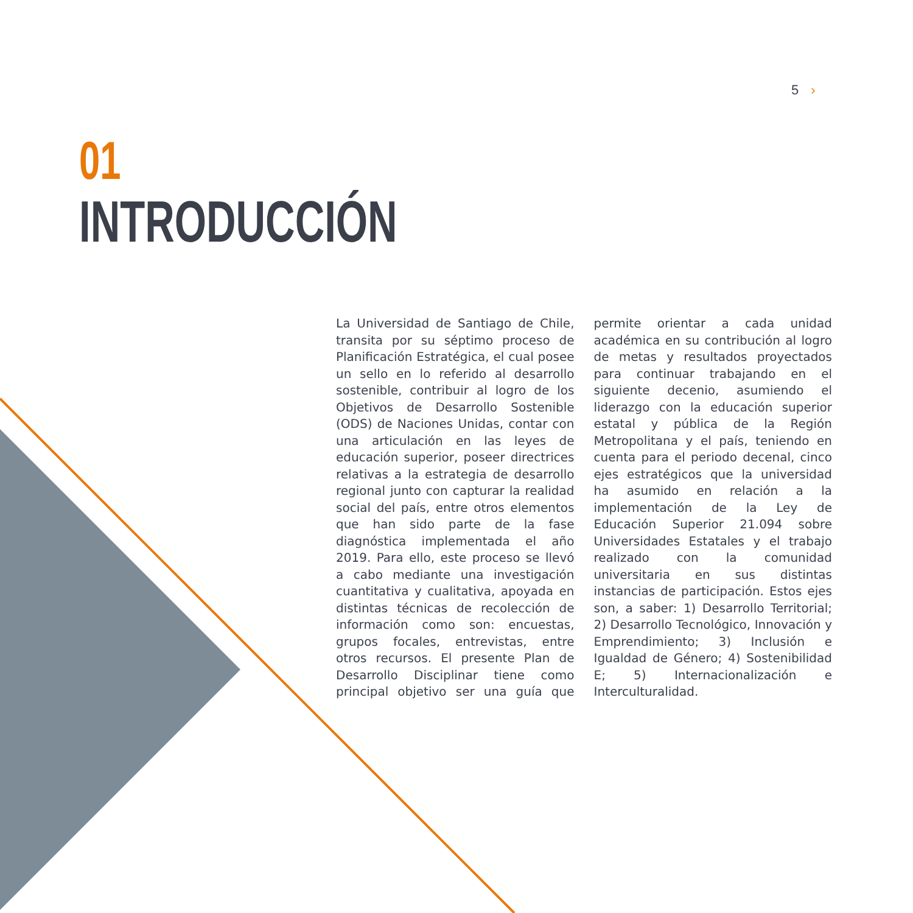5 ›
01
INTRODUCCIÓN
La Universidad de Santiago de Chile, transita por su séptimo proceso de Planificación Estratégica, el cual posee un sello en lo referido al desarrollo sostenible, contribuir al logro de los Objetivos de Desarrollo Sostenible (ODS) de Naciones Unidas, contar con una articulación en las leyes de educación superior, poseer directrices relativas a la estrategia de desarrollo regional junto con capturar la realidad social del país, entre otros elementos que han sido parte de la fase diagnóstica implementada el año 2019. Para ello, este proceso se llevó a cabo mediante una investigación cuantitativa y cualitativa, apoyada en distintas técnicas de recolección de información como son: encuestas, grupos focales, entrevistas, entre otros recursos. El presente Plan de Desarrollo Disciplinar tiene como principal objetivo ser una guía que permite orientar a cada unidad académica en su contribución al logro de metas y resultados proyectados para continuar trabajando en el siguiente decenio, asumiendo el liderazgo con la educación superior estatal y pública de la Región Metropolitana y el país, teniendo en cuenta para el periodo decenal, cinco ejes estratégicos que la universidad ha asumido en relación a la implementación de la Ley de Educación Superior 21.094 sobre Universidades Estatales y el trabajo realizado con la comunidad universitaria en sus distintas instancias de participación. Estos ejes son, a saber: 1) Desarrollo Territorial; 2) Desarrollo Tecnológico, Innovación y Emprendimiento; 3) Inclusión e Igualdad de Género; 4) Sostenibilidad E; 5) Internacionalización e Interculturalidad.